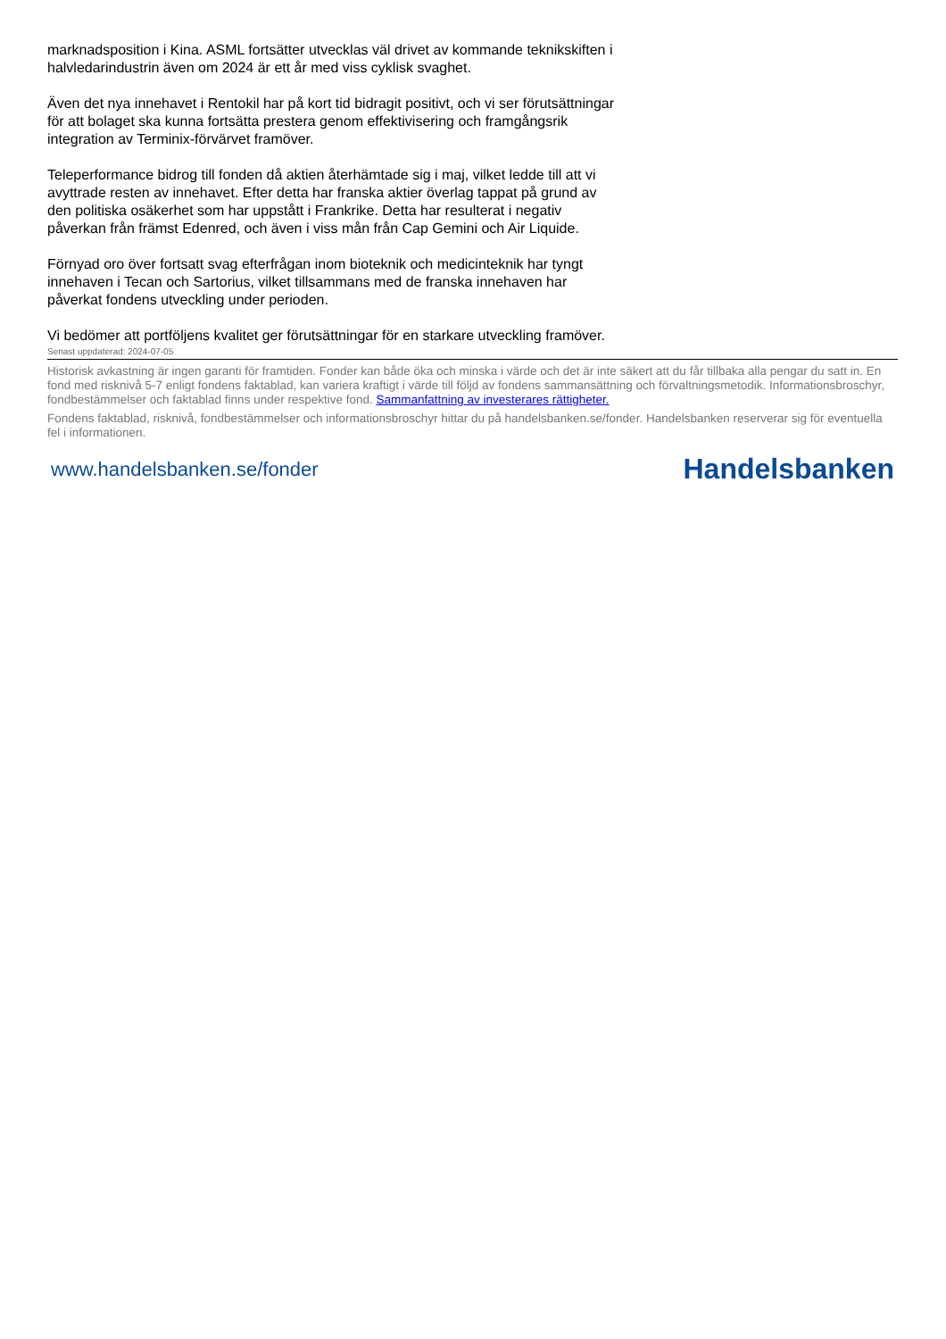marknadsposition i Kina. ASML fortsätter utvecklas väl drivet av kommande teknikskiften i halvledarindustrin även om 2024 är ett år med viss cyklisk svaghet.
Även det nya innehavet i Rentokil har på kort tid bidragit positivt, och vi ser förutsättningar för att bolaget ska kunna fortsätta prestera genom effektivisering och framgångsrik integration av Terminix-förvärvet framöver.
Teleperformance bidrog till fonden då aktien återhämtade sig i maj, vilket ledde till att vi avyttrade resten av innehavet. Efter detta har franska aktier överlag tappat på grund av den politiska osäkerhet som har uppstått i Frankrike. Detta har resulterat i negativ påverkan från främst Edenred, och även i viss mån från Cap Gemini och Air Liquide.
Förnyad oro över fortsatt svag efterfrågan inom bioteknik och medicinteknik har tyngt innehaven i Tecan och Sartorius, vilket tillsammans med de franska innehaven har påverkat fondens utveckling under perioden.
Vi bedömer att portföljens kvalitet ger förutsättningar för en starkare utveckling framöver.
Senast uppdaterad: 2024-07-05
Historisk avkastning är ingen garanti för framtiden. Fonder kan både öka och minska i värde och det är inte säkert att du får tillbaka alla pengar du satt in. En fond med risknivå 5-7 enligt fondens faktablad, kan variera kraftigt i värde till följd av fondens sammansättning och förvaltningsmetodik. Informationsbroschyr, fondbestämmelser och faktablad finns under respektive fond. Sammanfattning av investerares rättigheter.
Fondens faktablad, risknivå, fondbestämmelser och informationsbroschyr hittar du på handelsbanken.se/fonder. Handelsbanken reserverar sig för eventuella fel i informationen.
www.handelsbanken.se/fonder Handelsbanken